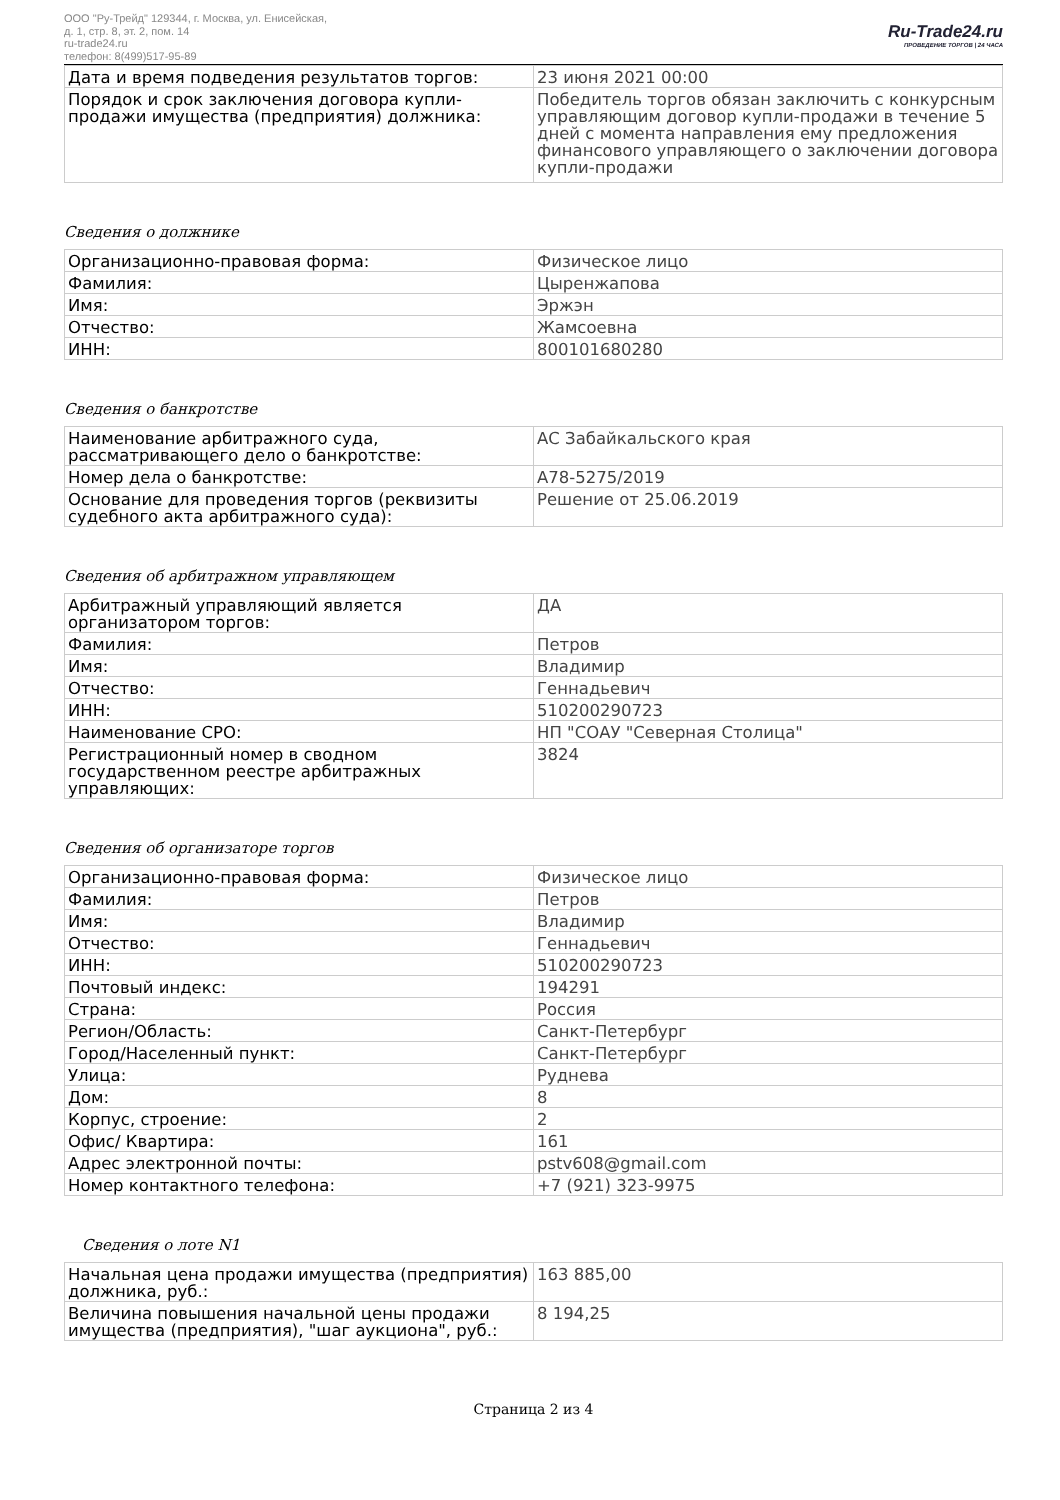ООО "Ру-Трейд" 129344, г. Москва, ул. Енисейская,
д. 1, стр. 8, эт. 2, пом. 14
ru-trade24.ru
телефон: 8(499)517-95-89
Ru-Trade24.ru
ПРОВЕДЕНИЕ ТОРГОВ | 24 ЧАСА
| Дата и время подведения результатов торгов: | 23 июня 2021 00:00 |
| Порядок и срок заключения договора купли-продажи имущества (предприятия) должника: | Победитель торгов обязан заключить с конкурсным управляющим договор купли-продажи в течение 5 дней с момента направления ему предложения финансового управляющего о заключении договора купли-продажи |
Сведения о должнике
| Организационно-правовая форма: | Физическое лицо |
| Фамилия: | Цыренжапова |
| Имя: | Эржэн |
| Отчество: | Жамсоевна |
| ИНН: | 800101680280 |
Сведения о банкротстве
| Наименование арбитражного суда, рассматривающего дело о банкротстве: | АС Забайкальского края |
| Номер дела о банкротстве: | А78-5275/2019 |
| Основание для проведения торгов (реквизиты судебного акта арбитражного суда): | Решение от 25.06.2019 |
Сведения об арбитражном управляющем
| Арбитражный управляющий является организатором торгов: | ДА |
| Фамилия: | Петров |
| Имя: | Владимир |
| Отчество: | Геннадьевич |
| ИНН: | 510200290723 |
| Наименование СРО: | НП "СОАУ "Северная Столица" |
| Регистрационный номер в сводном государственном реестре арбитражных управляющих: | 3824 |
Сведения об организаторе торгов
| Организационно-правовая форма: | Физическое лицо |
| Фамилия: | Петров |
| Имя: | Владимир |
| Отчество: | Геннадьевич |
| ИНН: | 510200290723 |
| Почтовый индекс: | 194291 |
| Страна: | Россия |
| Регион/Область: | Санкт-Петербург |
| Город/Населенный пункт: | Санкт-Петербург |
| Улица: | Руднева |
| Дом: | 8 |
| Корпус, строение: | 2 |
| Офис/ Квартира: | 161 |
| Адрес электронной почты: | pstv608@gmail.com |
| Номер контактного телефона: | +7 (921) 323-9975 |
Сведения о лоте N1
| Начальная цена продажи имущества (предприятия) должника, руб.: | 163 885,00 |
| Величина повышения начальной цены продажи имущества (предприятия), "шаг аукциона", руб.: | 8 194,25 |
Страница 2 из 4